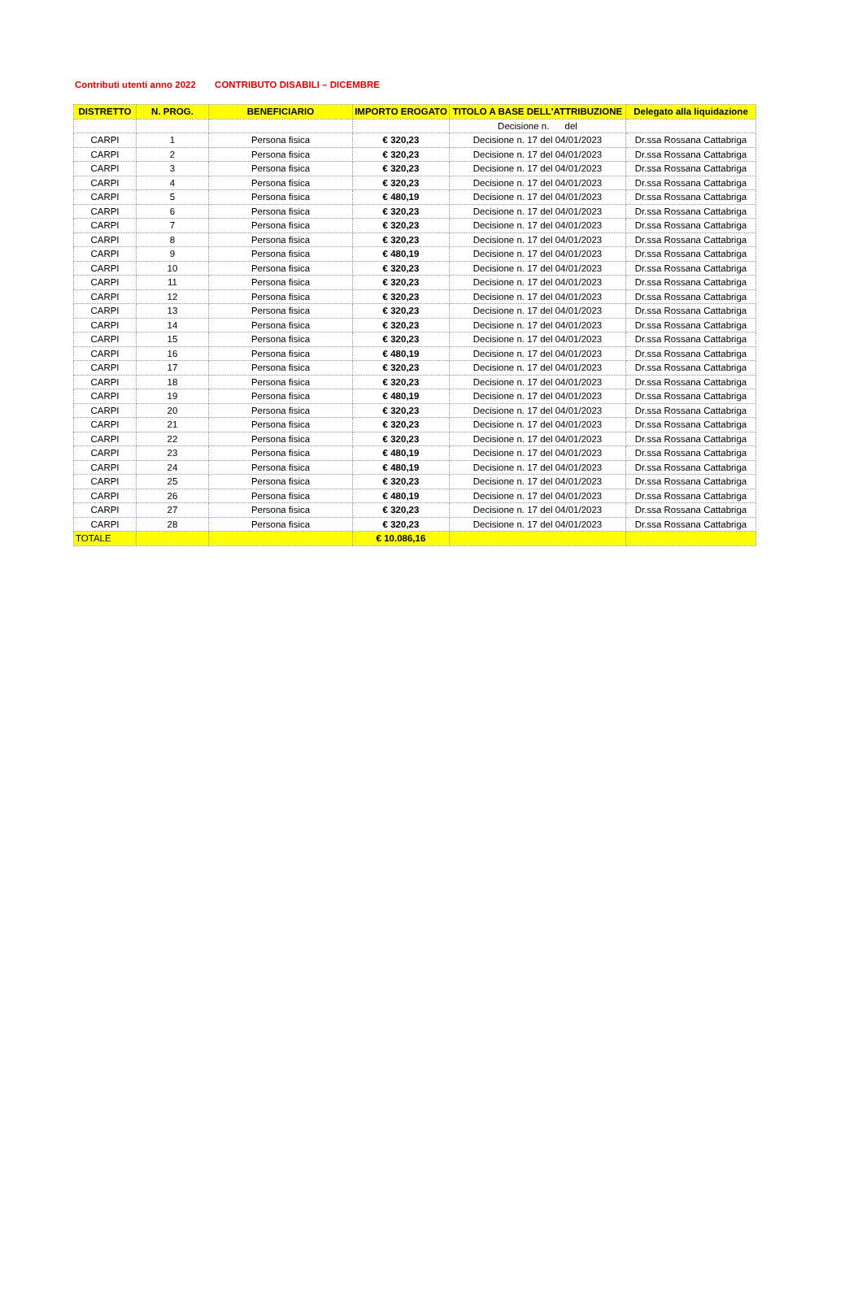Contributi utenti anno 2022 CONTRIBUTO DISABILI – DICEMBRE
| DISTRETTO | N. PROG. | BENEFICIARIO | IMPORTO EROGATO | TITOLO A BASE DELL'ATTRIBUZIONE | Delegato alla liquidazione |
| --- | --- | --- | --- | --- | --- |
| | | | | Decisione n. del | |
| CARPI | 1 | Persona fisica | € 320,23 | Decisione n. 17 del 04/01/2023 | Dr.ssa Rossana Cattabriga |
| CARPI | 2 | Persona fisica | € 320,23 | Decisione n. 17 del 04/01/2023 | Dr.ssa Rossana Cattabriga |
| CARPI | 3 | Persona fisica | € 320,23 | Decisione n. 17 del 04/01/2023 | Dr.ssa Rossana Cattabriga |
| CARPI | 4 | Persona fisica | € 320,23 | Decisione n. 17 del 04/01/2023 | Dr.ssa Rossana Cattabriga |
| CARPI | 5 | Persona fisica | € 480,19 | Decisione n. 17 del 04/01/2023 | Dr.ssa Rossana Cattabriga |
| CARPI | 6 | Persona fisica | € 320,23 | Decisione n. 17 del 04/01/2023 | Dr.ssa Rossana Cattabriga |
| CARPI | 7 | Persona fisica | € 320,23 | Decisione n. 17 del 04/01/2023 | Dr.ssa Rossana Cattabriga |
| CARPI | 8 | Persona fisica | € 320,23 | Decisione n. 17 del 04/01/2023 | Dr.ssa Rossana Cattabriga |
| CARPI | 9 | Persona fisica | € 480,19 | Decisione n. 17 del 04/01/2023 | Dr.ssa Rossana Cattabriga |
| CARPI | 10 | Persona fisica | € 320,23 | Decisione n. 17 del 04/01/2023 | Dr.ssa Rossana Cattabriga |
| CARPI | 11 | Persona fisica | € 320,23 | Decisione n. 17 del 04/01/2023 | Dr.ssa Rossana Cattabriga |
| CARPI | 12 | Persona fisica | € 320,23 | Decisione n. 17 del 04/01/2023 | Dr.ssa Rossana Cattabriga |
| CARPI | 13 | Persona fisica | € 320,23 | Decisione n. 17 del 04/01/2023 | Dr.ssa Rossana Cattabriga |
| CARPI | 14 | Persona fisica | € 320,23 | Decisione n. 17 del 04/01/2023 | Dr.ssa Rossana Cattabriga |
| CARPI | 15 | Persona fisica | € 320,23 | Decisione n. 17 del 04/01/2023 | Dr.ssa Rossana Cattabriga |
| CARPI | 16 | Persona fisica | € 480,19 | Decisione n. 17 del 04/01/2023 | Dr.ssa Rossana Cattabriga |
| CARPI | 17 | Persona fisica | € 320,23 | Decisione n. 17 del 04/01/2023 | Dr.ssa Rossana Cattabriga |
| CARPI | 18 | Persona fisica | € 320,23 | Decisione n. 17 del 04/01/2023 | Dr.ssa Rossana Cattabriga |
| CARPI | 19 | Persona fisica | € 480,19 | Decisione n. 17 del 04/01/2023 | Dr.ssa Rossana Cattabriga |
| CARPI | 20 | Persona fisica | € 320,23 | Decisione n. 17 del 04/01/2023 | Dr.ssa Rossana Cattabriga |
| CARPI | 21 | Persona fisica | € 320,23 | Decisione n. 17 del 04/01/2023 | Dr.ssa Rossana Cattabriga |
| CARPI | 22 | Persona fisica | € 320,23 | Decisione n. 17 del 04/01/2023 | Dr.ssa Rossana Cattabriga |
| CARPI | 23 | Persona fisica | € 480,19 | Decisione n. 17 del 04/01/2023 | Dr.ssa Rossana Cattabriga |
| CARPI | 24 | Persona fisica | € 480,19 | Decisione n. 17 del 04/01/2023 | Dr.ssa Rossana Cattabriga |
| CARPI | 25 | Persona fisica | € 320,23 | Decisione n. 17 del 04/01/2023 | Dr.ssa Rossana Cattabriga |
| CARPI | 26 | Persona fisica | € 480,19 | Decisione n. 17 del 04/01/2023 | Dr.ssa Rossana Cattabriga |
| CARPI | 27 | Persona fisica | € 320,23 | Decisione n. 17 del 04/01/2023 | Dr.ssa Rossana Cattabriga |
| CARPI | 28 | Persona fisica | € 320,23 | Decisione n. 17 del 04/01/2023 | Dr.ssa Rossana Cattabriga |
| TOTALE | | | € 10.086,16 | | |